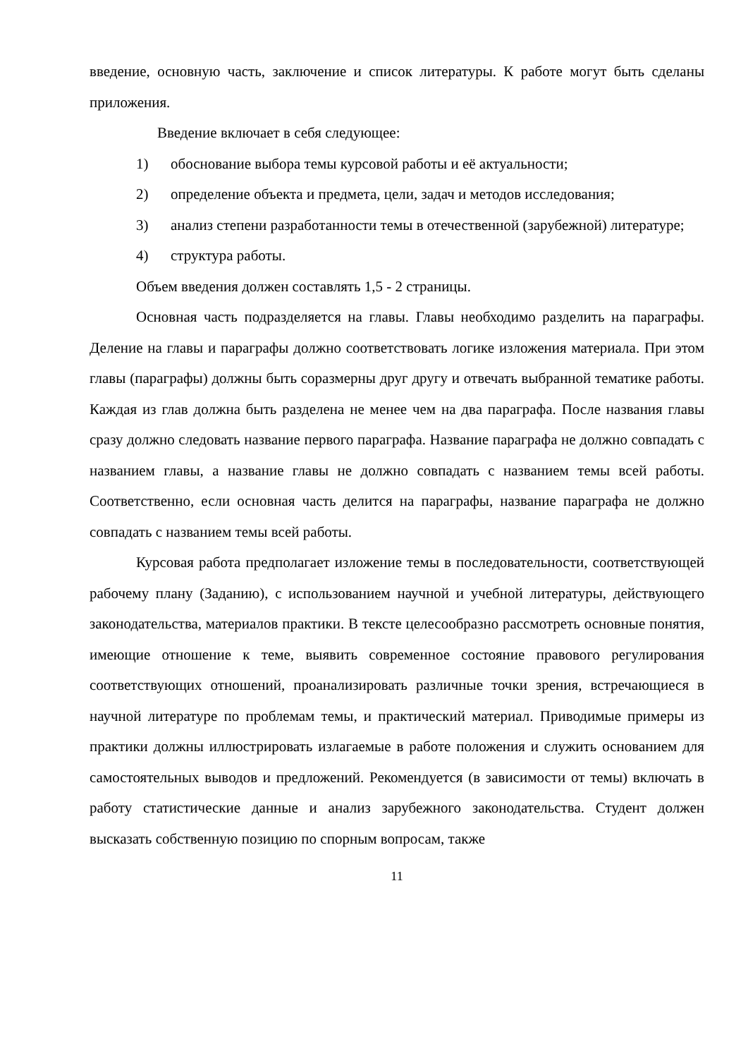введение, основную часть, заключение и список литературы. К работе могут быть сделаны приложения.
Введение включает в себя следующее:
1) обоснование выбора темы курсовой работы и её актуальности;
2) определение объекта и предмета, цели, задач и методов исследования;
3) анализ степени разработанности темы в отечественной (зарубежной) литературе;
4) структура работы.
Объем введения должен составлять 1,5 - 2 страницы.
Основная часть подразделяется на главы. Главы необходимо разделить на параграфы. Деление на главы и параграфы должно соответствовать логике изложения материала. При этом главы (параграфы) должны быть соразмерны друг другу и отвечать выбранной тематике работы. Каждая из глав должна быть разделена не менее чем на два параграфа. После названия главы сразу должно следовать название первого параграфа. Название параграфа не должно совпадать с названием главы, а название главы не должно совпадать с названием темы всей работы. Соответственно, если основная часть делится на параграфы, название параграфа не должно совпадать с названием темы всей работы.
Курсовая работа предполагает изложение темы в последовательности, соответствующей рабочему плану (Заданию), с использованием научной и учебной литературы, действующего законодательства, материалов практики. В тексте целесообразно рассмотреть основные понятия, имеющие отношение к теме, выявить современное состояние правового регулирования соответствующих отношений, проанализировать различные точки зрения, встречающиеся в научной литературе по проблемам темы, и практический материал. Приводимые примеры из практики должны иллюстрировать излагаемые в работе положения и служить основанием для самостоятельных выводов и предложений. Рекомендуется (в зависимости от темы) включать в работу статистические данные и анализ зарубежного законодательства. Студент должен высказать собственную позицию по спорным вопросам, также
11